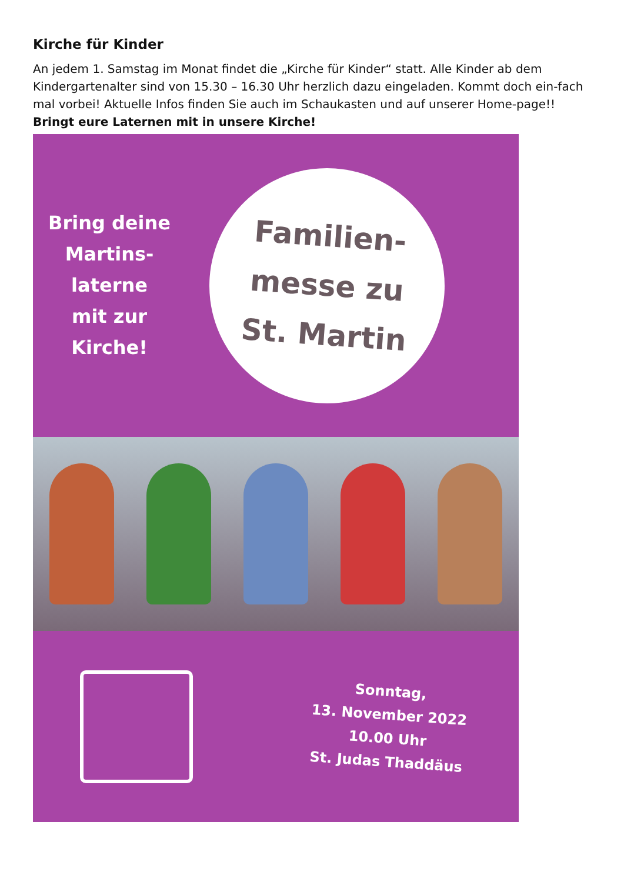Kirche für Kinder
An jedem 1. Samstag im Monat findet die „Kirche für Kinder“ statt. Alle Kinder ab dem Kindergartenalter sind von 15.30 – 16.30 Uhr herzlich dazu eingeladen. Kommt doch ein-fach mal vorbei! Aktuelle Infos finden Sie auch im Schaukasten und auf unserer Home-page!!
Bringt eure Laternen mit in unsere Kirche!
Bring deine
Martins-
laterne
mit zur
Kirche!
Familien-
messe zu
St. Martin
Sonntag,
13. November 2022
10.00 Uhr
St. Judas Thaddäus